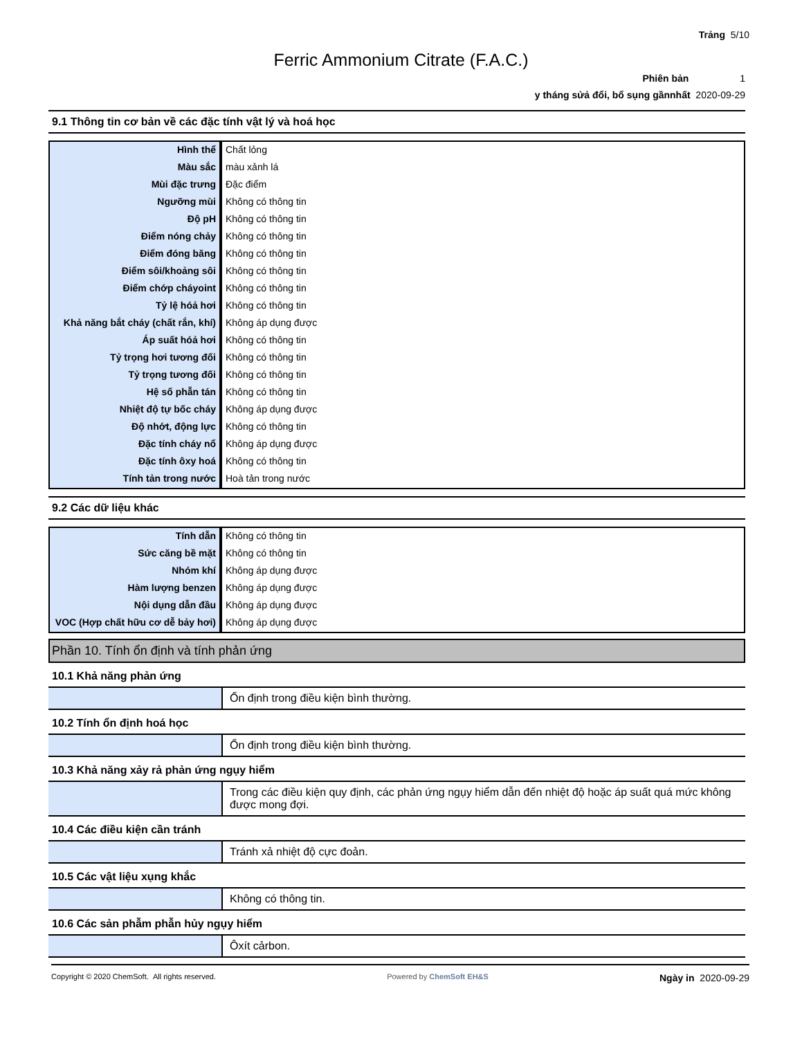Trảng 5/10
Ferric Ammonium Citrate (F.A.C.)
Phiên bản 1
y tháng sửả đổi, bổ sụng gầnnhất 2020-09-29
9.1 Thông tin cơ bản về các đặc tính vật lý và hoá học
| Hình thể | Chất lỏng |
| Màu sắc | màu xảnh lá |
| Mùi đặc trưng | Đặc điểm |
| Ngưỡng mùi | Không có thông tin |
| Độ pH | Không có thông tin |
| Điểm nóng chảy | Không có thông tin |
| Điểm đóng băng | Không có thông tin |
| Điểm sôi/khoảng sôi | Không có thông tin |
| Điểm chớp cháyoint | Không có thông tin |
| Tỷ lệ hóả hơi | Không có thông tin |
| Khả năng bắt cháy (chất rắn, khí) | Không áp dụng được |
| Áp suất hóả hơi | Không có thông tin |
| Tỷ trọng hơi tương đối | Không có thông tin |
| Tỷ trọng tương đối | Không có thông tin |
| Hệ số phẫn tán | Không có thông tin |
| Nhiệt độ tự bốc cháy | Không áp dụng được |
| Độ nhớt, động lực | Không có thông tin |
| Đặc tính cháy nổ | Không áp dụng được |
| Đặc tính ôxy hoá | Không có thông tin |
| Tính tản trong nước | Hoà tản trong nước |
9.2 Các dữ liệu khác
| Tính dẫn | Không có thông tin |
| Sức căng bề mặt | Không có thông tin |
| Nhóm khí | Không áp dụng được |
| Hàm lượng benzen | Không áp dụng được |
| Nội dụng dẫn đầu | Không áp dụng được |
| VOC (Hợp chất hữu cơ dễ bảy hơi) | Không áp dụng được |
Phần 10. Tính ổn định và tính phản ứng
10.1 Khả năng phản ứng
| | Ổn định trong điều kiện bình thường. |
10.2 Tính ổn định hoá học
| | Ổn định trong điều kiện bình thường. |
10.3 Khả năng xảy rả phản ứng ngụy hiểm
| | Trong các điều kiện quy định, các phản ứng ngụy hiểm dẫn đến nhiệt độ hoặc áp suất quá mức không được mong đợi. |
10.4 Các điều kiện cần tránh
| | Tránh xả nhiệt độ cực đoản. |
10.5 Các vật liệu xụng khắc
| | Không có thông tin. |
10.6 Các sản phẫm phẫn hủy ngụy hiểm
| | Ôxít cảrbon. |
Copyright © 2020 ChemSoft. All rights reserved. Powered by ChemSoft EH&S Ngày in 2020-09-29